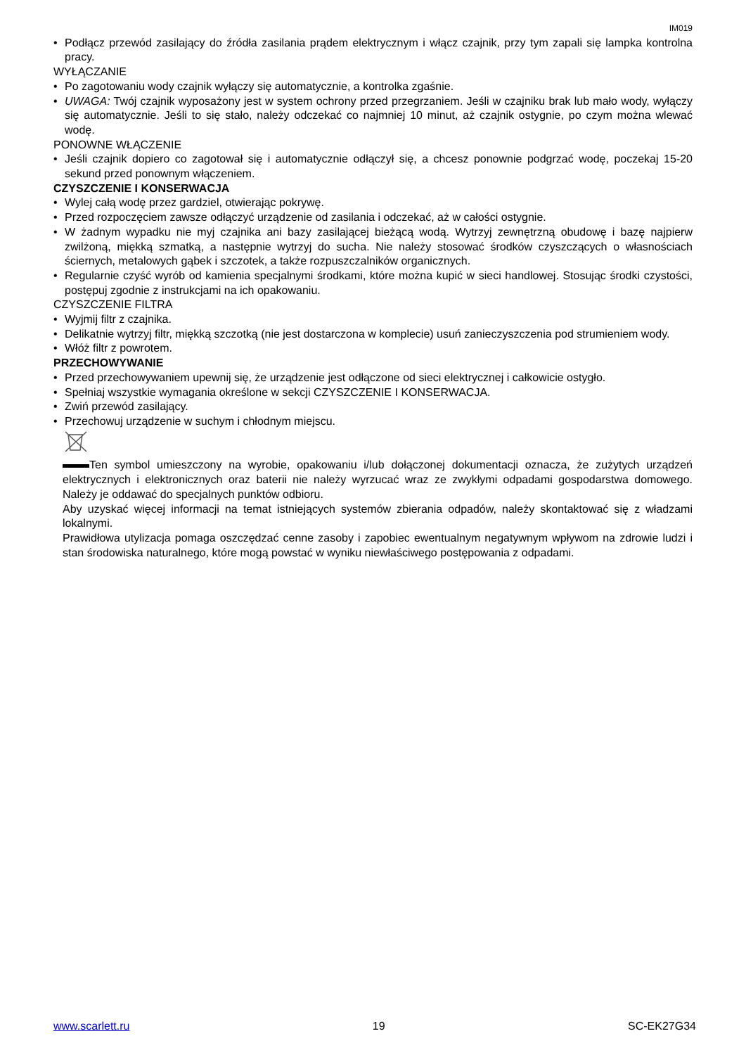IM019
• Podłącz przewód zasilający do źródła zasilania prądem elektrycznym i włącz czajnik, przy tym zapali się lampka kontrolna pracy.
WYŁĄCZANIE
• Po zagotowaniu wody czajnik wyłączy się automatycznie, a kontrolka zgaśnie.
• UWAGA: Twój czajnik wyposażony jest w system ochrony przed przegrzaniem. Jeśli w czajniku brak lub mało wody, wyłączy się automatycznie. Jeśli to się stało, należy odczekać co najmniej 10 minut, aż czajnik ostygnie, po czym można wlewać wodę.
PONOWNE WŁĄCZENIE
• Jeśli czajnik dopiero co zagotował się i automatycznie odłączył się, a chcesz ponownie podgrzać wodę, poczekaj 15-20 sekund przed ponownym włączeniem.
CZYSZCZENIE I KONSERWACJA
• Wylej całą wodę przez gardziel, otwierając pokrywę.
• Przed rozpoczęciem zawsze odłączyć urządzenie od zasilania i odczekać, aż w całości ostygnie.
• W żadnym wypadku nie myj czajnika ani bazy zasilającej bieżącą wodą. Wytrzyj zewnętrzną obudowę i bazę najpierw zwilżoną, miękką szmatką, a następnie wytrzyj do sucha. Nie należy stosować środków czyszczących o własnościach ściernych, metalowych gąbek i szczotek, a także rozpuszczalników organicznych.
• Regularnie czyść wyrób od kamienia specjalnymi środkami, które można kupić w sieci handlowej. Stosując środki czystości, postępuj zgodnie z instrukcjami na ich opakowaniu.
CZYSZCZENIE FILTRA
• Wyjmij filtr z czajnika.
• Delikatnie wytrzyj filtr, miękką szczotką (nie jest dostarczona w komplecie) usuń zanieczyszczenia pod strumieniem wody.
• Włóż filtr z powrotem.
PRZECHOWYWANIE
• Przed przechowywaniem upewnij się, że urządzenie jest odłączone od sieci elektrycznej i całkowicie ostygło.
• Spełniaj wszystkie wymagania określone w sekcji CZYSZCZENIE I KONSERWACJA.
• Zwiń przewód zasilający.
• Przechowuj urządzenie w suchym i chłodnym miejscu.
Ten symbol umieszczony na wyrobie, opakowaniu i/lub dołączonej dokumentacji oznacza, że zużytych urządzeń elektrycznych i elektronicznych oraz baterii nie należy wyrzucać wraz ze zwykłymi odpadami gospodarstwa domowego. Należy je oddawać do specjalnych punktów odbioru.
Aby uzyskać więcej informacji na temat istniejących systemów zbierania odpadów, należy skontaktować się z władzami lokalnymi.
Prawidłowa utylizacja pomaga oszczędzać cenne zasoby i zapobiec ewentualnym negatywnym wpływom na zdrowie ludzi i stan środowiska naturalnego, które mogą powstać w wyniku niewłaściwego postępowania z odpadami.
www.scarlett.ru 19 SC-EK27G34